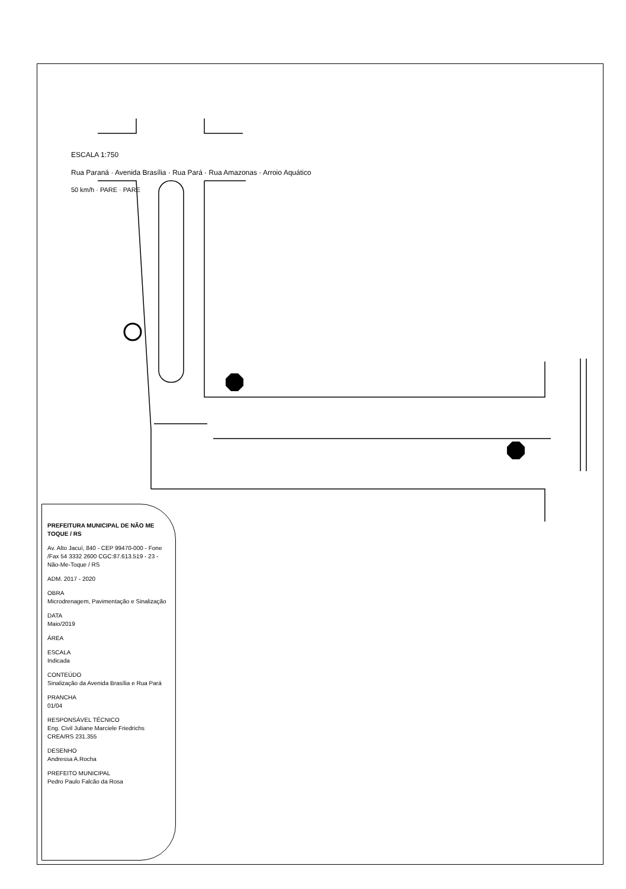ESCALA 1:750
Rua Paraná · Avenida Brasília · Rua Pará · Rua Amazonas · Arroio Aquático
50 km/h · PARE · PARE
PREFEITURA MUNICIPAL DE NÃO ME TOQUE / RS
Av. Alto Jacuí, 840 - CEP 99470-000 - Fone /Fax 54 3332 2600 CGC:87.613.519 - 23 - Não-Me-Toque / RS
ADM. 2017 - 2020
OBRA
Microdrenagem, Pavimentação e Sinalização
DATA
Maio/2019
ÁREA
ESCALA
Indicada
CONTEÚDO
Sinalização da Avenida Brasília e Rua Pará
PRANCHA
01/04
RESPONSÁVEL TÉCNICO
Eng. Civil Juliane Marciele Friedrichs
CREA/RS 231.355
DESENHO
Andressa A.Rocha
PREFEITO MUNICIPAL
Pedro Paulo Falcão da Rosa